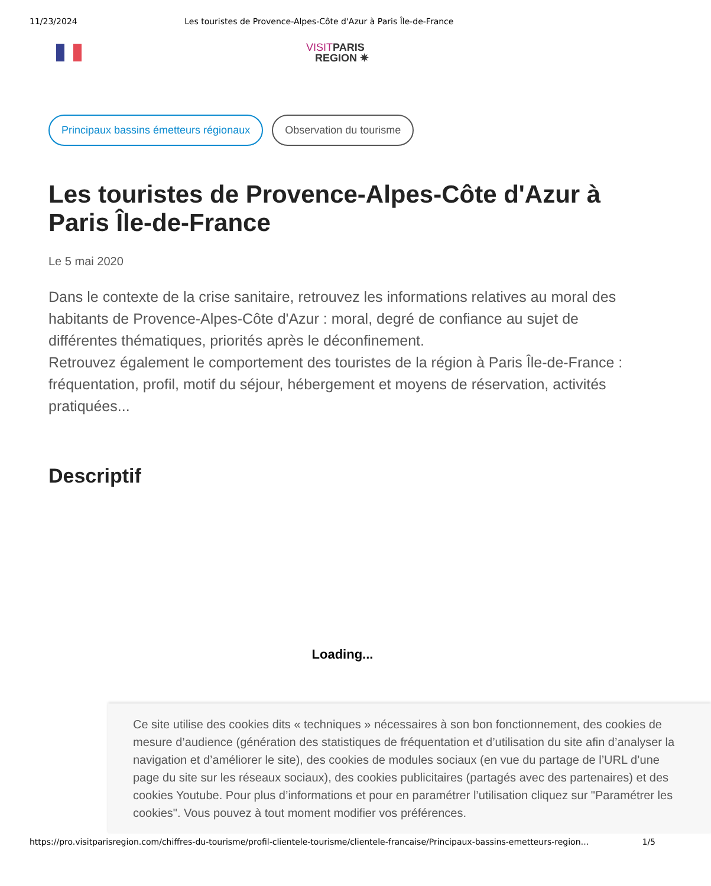11/23/2024 Les touristes de Provence-Alpes-Côte d'Azur à Paris Île-de-France
VISITPARIS
REGION ✷
Principaux bassins émetteurs régionaux Observation du tourisme
Les touristes de Provence-Alpes-Côte d'Azur à Paris Île-de-France
Le 5 mai 2020
Dans le contexte de la crise sanitaire, retrouvez les informations relatives au moral des habitants de Provence-Alpes-Côte d'Azur : moral, degré de confiance au sujet de différentes thématiques, priorités après le déconfinement.
Retrouvez également le comportement des touristes de la région à Paris Île-de-France : fréquentation, profil, motif du séjour, hébergement et moyens de réservation, activités pratiquées...
Descriptif
Loading...
Ce site utilise des cookies dits « techniques » nécessaires à son bon fonctionnement, des cookies de mesure d’audience (génération des statistiques de fréquentation et d’utilisation du site afin d’analyser la navigation et d’améliorer le site), des cookies de modules sociaux (en vue du partage de l’URL d’une page du site sur les réseaux sociaux), des cookies publicitaires (partagés avec des partenaires) et des cookies Youtube. Pour plus d’informations et pour en paramétrer l’utilisation cliquez sur "Paramétrer les cookies". Vous pouvez à tout moment modifier vos préférences.
https://pro.visitparisregion.com/chiffres-du-tourisme/profil-clientele-tourisme/clientele-francaise/Principaux-bassins-emetteurs-region… 1/5